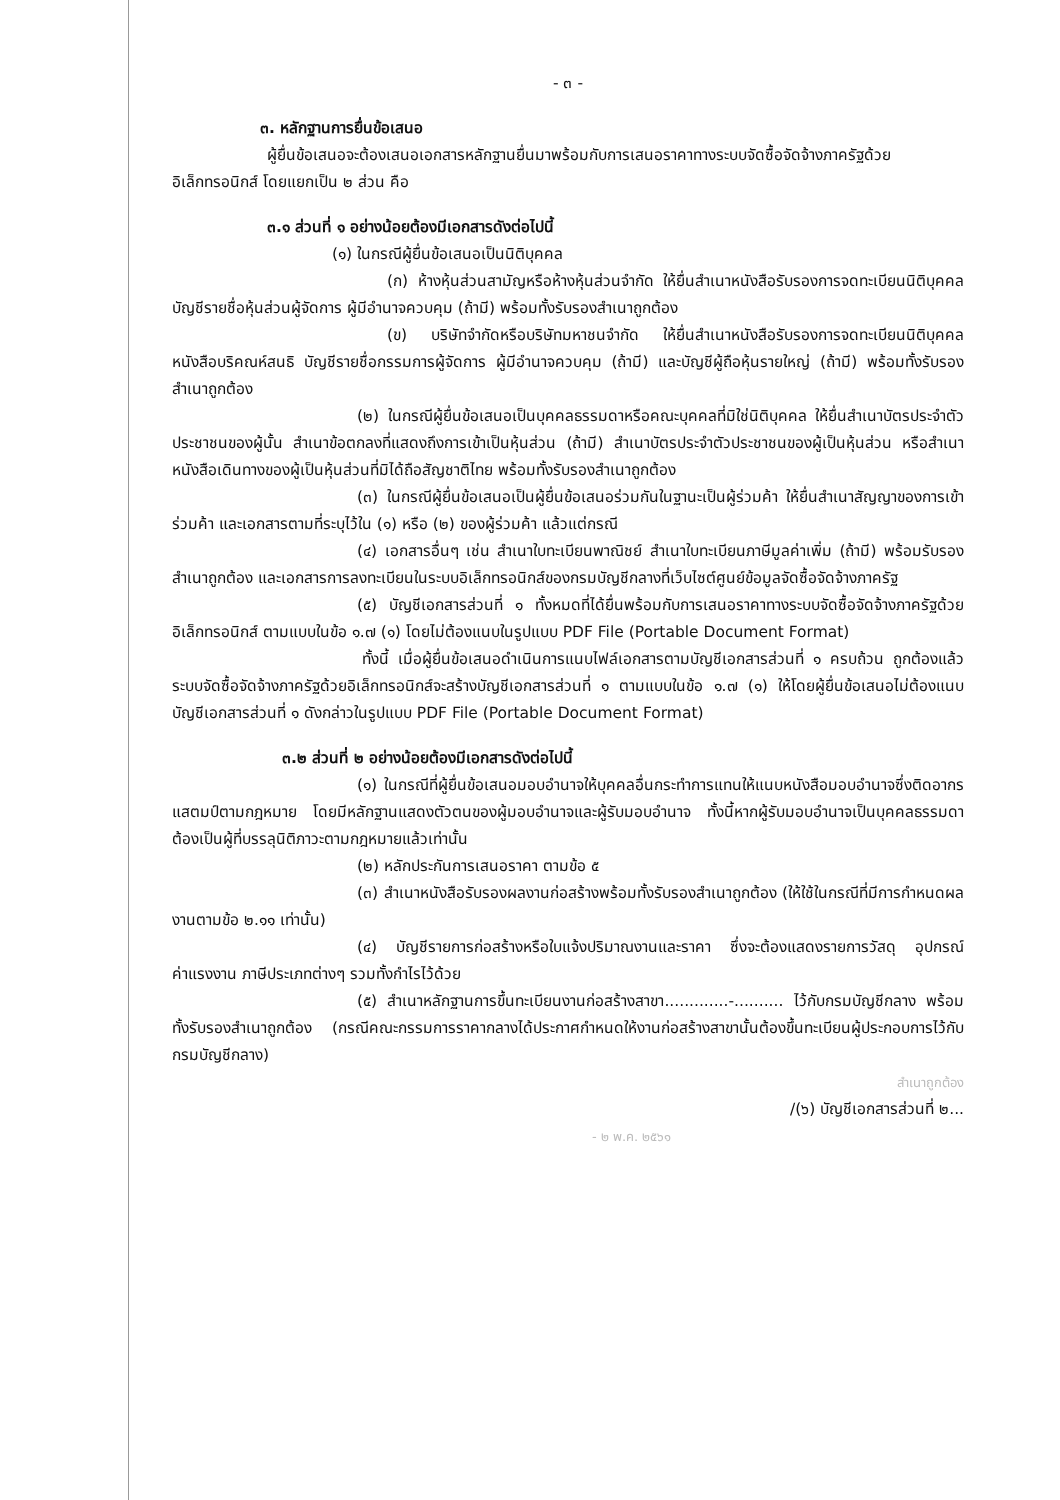- ๓ -
๓. หลักฐานการยื่นข้อเสนอ
ผู้ยื่นข้อเสนอจะต้องเสนอเอกสารหลักฐานยื่นมาพร้อมกับการเสนอราคาทางระบบจัดซื้อจัดจ้างภาครัฐด้วยอิเล็กทรอนิกส์ โดยแยกเป็น ๒ ส่วน คือ
๓.๑ ส่วนที่ ๑ อย่างน้อยต้องมีเอกสารดังต่อไปนี้
(๑) ในกรณีผู้ยื่นข้อเสนอเป็นนิติบุคคล
(ก) ห้างหุ้นส่วนสามัญหรือห้างหุ้นส่วนจำกัด ให้ยื่นสำเนาหนังสือรับรองการจดทะเบียนนิติบุคคล บัญชีรายชื่อหุ้นส่วนผู้จัดการ ผู้มีอำนาจควบคุม (ถ้ามี) พร้อมทั้งรับรองสำเนาถูกต้อง
(ข) บริษัทจำกัดหรือบริษัทมหาชนจำกัด ให้ยื่นสำเนาหนังสือรับรองการจดทะเบียนนิติบุคคล หนังสือบริคณห์สนธิ บัญชีรายชื่อกรรมการผู้จัดการ ผู้มีอำนาจควบคุม (ถ้ามี) และบัญชีผู้ถือหุ้นรายใหญ่ (ถ้ามี) พร้อมทั้งรับรองสำเนาถูกต้อง
(๒) ในกรณีผู้ยื่นข้อเสนอเป็นบุคคลธรรมดาหรือคณะบุคคลที่มิใช่นิติบุคคล ให้ยื่นสำเนาบัตรประจำตัวประชาชนของผู้นั้น สำเนาข้อตกลงที่แสดงถึงการเข้าเป็นหุ้นส่วน (ถ้ามี) สำเนาบัตรประจำตัวประชาชนของผู้เป็นหุ้นส่วน หรือสำเนาหนังสือเดินทางของผู้เป็นหุ้นส่วนที่มิได้ถือสัญชาติไทย พร้อมทั้งรับรองสำเนาถูกต้อง
(๓) ในกรณีผู้ยื่นข้อเสนอเป็นผู้ยื่นข้อเสนอร่วมกันในฐานะเป็นผู้ร่วมค้า ให้ยื่นสำเนาสัญญาของการเข้าร่วมค้า และเอกสารตามที่ระบุไว้ใน (๑) หรือ (๒) ของผู้ร่วมค้า แล้วแต่กรณี
(๔) เอกสารอื่นๆ เช่น สำเนาใบทะเบียนพาณิชย์ สำเนาใบทะเบียนภาษีมูลค่าเพิ่ม (ถ้ามี) พร้อมรับรองสำเนาถูกต้อง และเอกสารการลงทะเบียนในระบบอิเล็กทรอนิกส์ของกรมบัญชีกลางที่เว็บไซต์ศูนย์ข้อมูลจัดซื้อจัดจ้างภาครัฐ
(๕) บัญชีเอกสารส่วนที่ ๑ ทั้งหมดที่ได้ยื่นพร้อมกับการเสนอราคาทางระบบจัดซื้อจัดจ้างภาครัฐด้วยอิเล็กทรอนิกส์ ตามแบบในข้อ ๑.๗ (๑) โดยไม่ต้องแนบในรูปแบบ PDF File (Portable Document Format)
ทั้งนี้ เมื่อผู้ยื่นข้อเสนอดำเนินการแนบไฟล์เอกสารตามบัญชีเอกสารส่วนที่ ๑ ครบถ้วน ถูกต้องแล้ว ระบบจัดซื้อจัดจ้างภาครัฐด้วยอิเล็กทรอนิกส์จะสร้างบัญชีเอกสารส่วนที่ ๑ ตามแบบในข้อ ๑.๗ (๑) ให้โดยผู้ยื่นข้อเสนอไม่ต้องแนบบัญชีเอกสารส่วนที่ ๑ ดังกล่าวในรูปแบบ PDF File (Portable Document Format)
๓.๒ ส่วนที่ ๒ อย่างน้อยต้องมีเอกสารดังต่อไปนี้
(๑) ในกรณีที่ผู้ยื่นข้อเสนอมอบอำนาจให้บุคคลอื่นกระทำการแทนให้แนบหนังสือมอบอำนาจซึ่งติดอากรแสตมป์ตามกฎหมาย โดยมีหลักฐานแสดงตัวตนของผู้มอบอำนาจและผู้รับมอบอำนาจ ทั้งนี้หากผู้รับมอบอำนาจเป็นบุคคลธรรมดาต้องเป็นผู้ที่บรรลุนิติภาวะตามกฎหมายแล้วเท่านั้น
(๒) หลักประกันการเสนอราคา ตามข้อ ๕
(๓) สำเนาหนังสือรับรองผลงานก่อสร้างพร้อมทั้งรับรองสำเนาถูกต้อง (ให้ใช้ในกรณีที่มีการกำหนดผลงานตามข้อ ๒.๑๑ เท่านั้น)
(๔) บัญชีรายการก่อสร้างหรือใบแจ้งปริมาณงานและราคา ซึ่งจะต้องแสดงรายการวัสดุ อุปกรณ์ ค่าแรงงาน ภาษีประเภทต่างๆ รวมทั้งกำไรไว้ด้วย
(๕) สำเนาหลักฐานการขึ้นทะเบียนงานก่อสร้างสาขา.............-.......... ไว้กับกรมบัญชีกลาง พร้อมทั้งรับรองสำเนาถูกต้อง (กรณีคณะกรรมการราคากลางได้ประกาศกำหนดให้งานก่อสร้างสาขานั้นต้องขึ้นทะเบียนผู้ประกอบการไว้กับกรมบัญชีกลาง)
สำเนาถูกต้อง
/(๖) บัญชีเอกสารส่วนที่ ๒...
- ๒ พ.ค. ๒๕๖๑